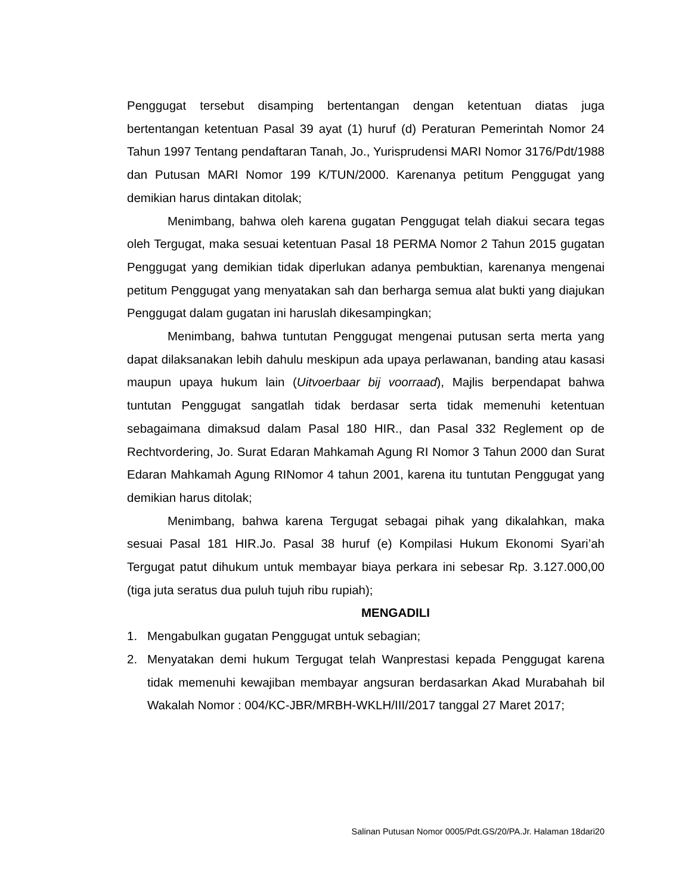Penggugat tersebut disamping bertentangan dengan ketentuan diatas juga bertentangan ketentuan Pasal 39 ayat (1) huruf (d) Peraturan Pemerintah Nomor 24 Tahun 1997 Tentang pendaftaran Tanah, Jo., Yurisprudensi MARI Nomor 3176/Pdt/1988 dan Putusan MARI Nomor 199 K/TUN/2000. Karenanya petitum Penggugat yang demikian harus dintakan ditolak;
Menimbang, bahwa oleh karena gugatan Penggugat telah diakui secara tegas oleh Tergugat, maka sesuai ketentuan Pasal 18 PERMA Nomor 2 Tahun 2015 gugatan Penggugat yang demikian tidak diperlukan adanya pembuktian, karenanya mengenai petitum Penggugat yang menyatakan sah dan berharga semua alat bukti yang diajukan Penggugat dalam gugatan ini haruslah dikesampingkan;
Menimbang, bahwa tuntutan Penggugat mengenai putusan serta merta yang dapat dilaksanakan lebih dahulu meskipun ada upaya perlawanan, banding atau kasasi maupun upaya hukum lain (Uitvoerbaar bij voorraad), Majlis berpendapat bahwa tuntutan Penggugat sangatlah tidak berdasar serta tidak memenuhi ketentuan sebagaimana dimaksud dalam Pasal 180 HIR., dan Pasal 332 Reglement op de Rechtvordering, Jo. Surat Edaran Mahkamah Agung RI Nomor 3 Tahun 2000 dan Surat Edaran Mahkamah Agung RINomor 4 tahun 2001, karena itu tuntutan Penggugat yang demikian harus ditolak;
Menimbang, bahwa karena Tergugat sebagai pihak yang dikalahkan, maka sesuai Pasal 181 HIR.Jo. Pasal 38 huruf (e) Kompilasi Hukum Ekonomi Syari’ah Tergugat patut dihukum untuk membayar biaya perkara ini sebesar Rp. 3.127.000,00 (tiga juta seratus dua puluh tujuh ribu rupiah);
MENGADILI
1. Mengabulkan gugatan Penggugat untuk sebagian;
2. Menyatakan demi hukum Tergugat telah Wanprestasi kepada Penggugat karena tidak memenuhi kewajiban membayar angsuran berdasarkan Akad Murabahah bil Wakalah Nomor : 004/KC-JBR/MRBH-WKLH/III/2017 tanggal 27 Maret 2017;
Salinan Putusan Nomor 0005/Pdt.GS/20/PA.Jr. Halaman 18dari20